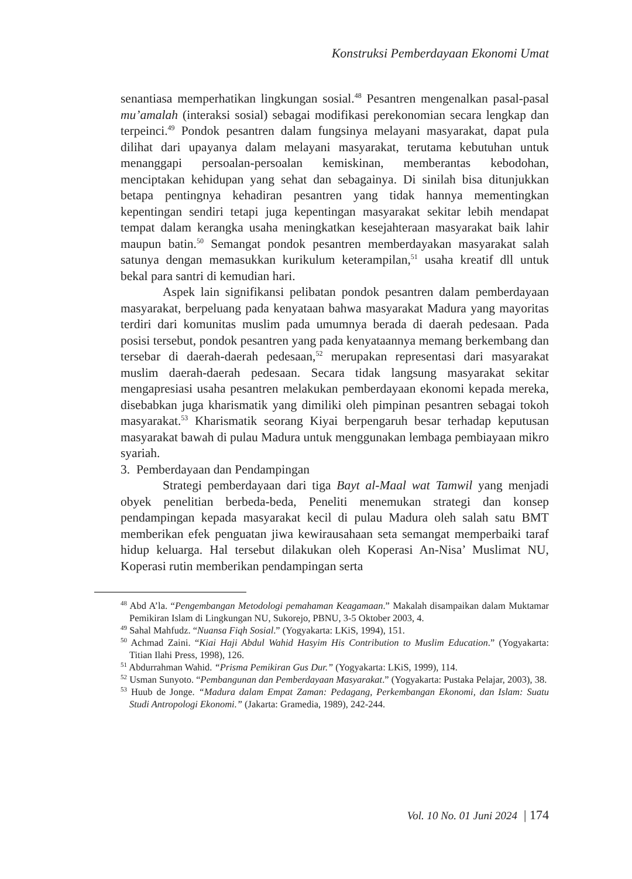Konstruksi Pemberdayaan Ekonomi Umat
senantiasa memperhatikan lingkungan sosial.<sup>48</sup> Pesantren mengenalkan pasal-pasal mu’amalah (interaksi sosial) sebagai modifikasi perekonomian secara lengkap dan terpeinci.<sup>49</sup> Pondok pesantren dalam fungsinya melayani masyarakat, dapat pula dilihat dari upayanya dalam melayani masyarakat, terutama kebutuhan untuk menanggapi persoalan-persoalan kemiskinan, memberantas kebodohan, menciptakan kehidupan yang sehat dan sebagainya. Di sinilah bisa ditunjukkan betapa pentingnya kehadiran pesantren yang tidak hannya mementingkan kepentingan sendiri tetapi juga kepentingan masyarakat sekitar lebih mendapat tempat dalam kerangka usaha meningkatkan kesejahteraan masyarakat baik lahir maupun batin.<sup>50</sup> Semangat pondok pesantren memberdayakan masyarakat salah satunya dengan memasukkan kurikulum keterampilan,<sup>51</sup> usaha kreatif dll untuk bekal para santri di kemudian hari.
Aspek lain signifikansi pelibatan pondok pesantren dalam pemberdayaan masyarakat, berpeluang pada kenyataan bahwa masyarakat Madura yang mayoritas terdiri dari komunitas muslim pada umumnya berada di daerah pedesaan. Pada posisi tersebut, pondok pesantren yang pada kenyataannya memang berkembang dan tersebar di daerah-daerah pedesaan,<sup>52</sup> merupakan representasi dari masyarakat muslim daerah-daerah pedesaan. Secara tidak langsung masyarakat sekitar mengapresiasi usaha pesantren melakukan pemberdayaan ekonomi kepada mereka, disebabkan juga kharismatik yang dimiliki oleh pimpinan pesantren sebagai tokoh masyarakat.<sup>53</sup> Kharismatik seorang Kiyai berpengaruh besar terhadap keputusan masyarakat bawah di pulau Madura untuk menggunakan lembaga pembiayaan mikro syariah.
3. Pemberdayaan dan Pendampingan
Strategi pemberdayaan dari tiga Bayt al-Maal wat Tamwil yang menjadi obyek penelitian berbeda-beda, Peneliti menemukan strategi dan konsep pendampingan kepada masyarakat kecil di pulau Madura oleh salah satu BMT memberikan efek penguatan jiwa kewirausahaan seta semangat memperbaiki taraf hidup keluarga. Hal tersebut dilakukan oleh Koperasi An-Nisa’ Muslimat NU, Koperasi rutin memberikan pendampingan serta
<sup>48</sup> Abd A’la. “Pengembangan Metodologi pemahaman Keagamaan.” Makalah disampaikan dalam Muktamar Pemikiran Islam di Lingkungan NU, Sukorejo, PBNU, 3-5 Oktober 2003, 4.
<sup>49</sup> Sahal Mahfudz. “Nuansa Fiqh Sosial.” (Yogyakarta: LKiS, 1994), 151.
<sup>50</sup> Achmad Zaini. “Kiai Haji Abdul Wahid Hasyim His Contribution to Muslim Education.” (Yogyakarta: Titian Ilahi Press, 1998), 126.
<sup>51</sup> Abdurrahman Wahid. “Prisma Pemikiran Gus Dur.” (Yogyakarta: LKiS, 1999), 114.
<sup>52</sup> Usman Sunyoto. “Pembangunan dan Pemberdayaan Masyarakat.” (Yogyakarta: Pustaka Pelajar, 2003), 38.
<sup>53</sup> Huub de Jonge. “Madura dalam Empat Zaman: Pedagang, Perkembangan Ekonomi, dan Islam: Suatu Studi Antropologi Ekonomi.” (Jakarta: Gramedia, 1989), 242-244.
Vol. 10 No. 01 Juni 2024 | 174